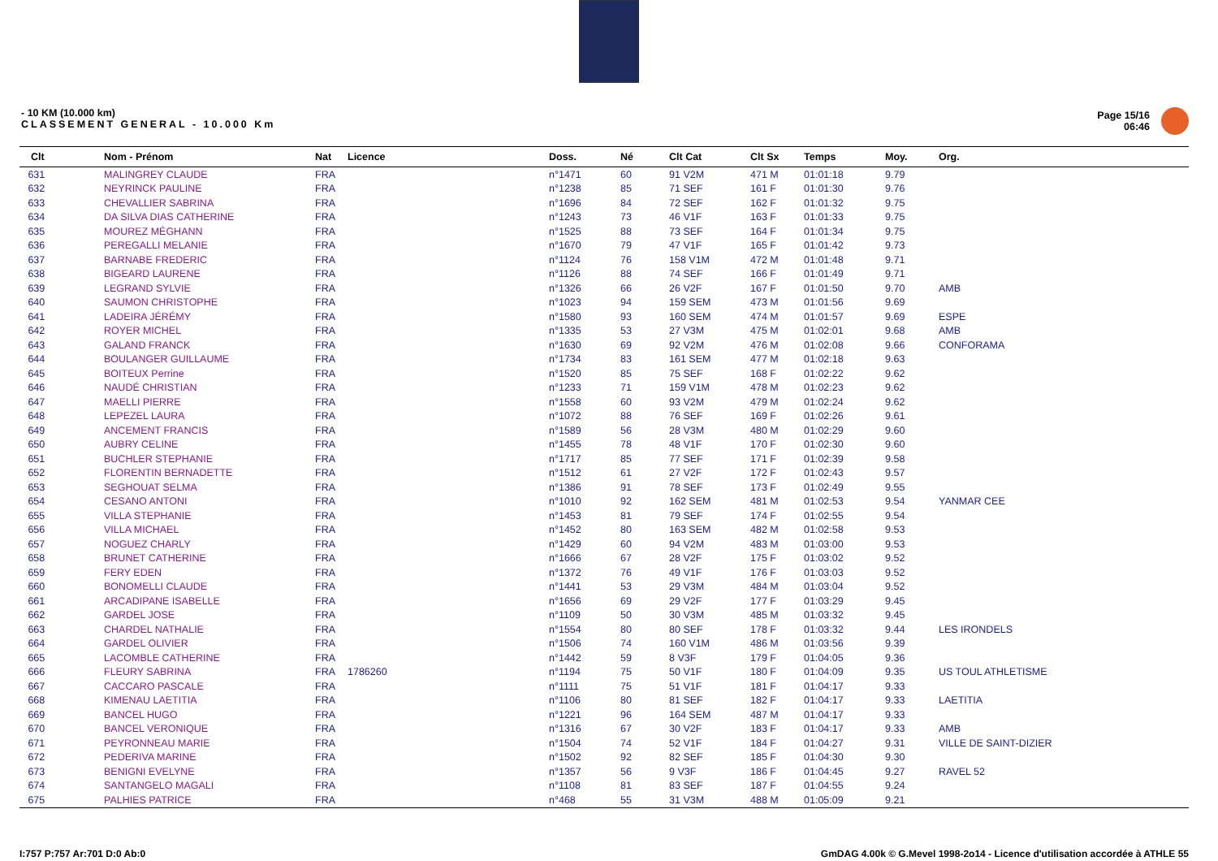- 10 KM (10.000 km)
CLASSEMENT GENERAL - 10.000 Km
Page 15/16
06:46
| Clt | Nom - Prénom | Nat | Licence | Doss. | Né | Clt Cat | Clt Sx | Temps | Moy. | Org. |
| --- | --- | --- | --- | --- | --- | --- | --- | --- | --- | --- |
| 631 | MALINGREY CLAUDE | FRA | | n°1471 | 60 | 91 V2M | 471 M | 01:01:18 | 9.79 | |
| 632 | NEYRINCK PAULINE | FRA | | n°1238 | 85 | 71 SEF | 161 F | 01:01:30 | 9.76 | |
| 633 | CHEVALLIER SABRINA | FRA | | n°1696 | 84 | 72 SEF | 162 F | 01:01:32 | 9.75 | |
| 634 | DA SILVA DIAS CATHERINE | FRA | | n°1243 | 73 | 46 V1F | 163 F | 01:01:33 | 9.75 | |
| 635 | MOUREZ MÉGHANN | FRA | | n°1525 | 88 | 73 SEF | 164 F | 01:01:34 | 9.75 | |
| 636 | PEREGALLI MELANIE | FRA | | n°1670 | 79 | 47 V1F | 165 F | 01:01:42 | 9.73 | |
| 637 | BARNABE FREDERIC | FRA | | n°1124 | 76 | 158 V1M | 472 M | 01:01:48 | 9.71 | |
| 638 | BIGEARD LAURENE | FRA | | n°1126 | 88 | 74 SEF | 166 F | 01:01:49 | 9.71 | |
| 639 | LEGRAND SYLVIE | FRA | | n°1326 | 66 | 26 V2F | 167 F | 01:01:50 | 9.70 | AMB |
| 640 | SAUMON CHRISTOPHE | FRA | | n°1023 | 94 | 159 SEM | 473 M | 01:01:56 | 9.69 | |
| 641 | LADEIRA JÉRÉMY | FRA | | n°1580 | 93 | 160 SEM | 474 M | 01:01:57 | 9.69 | ESPE |
| 642 | ROYER MICHEL | FRA | | n°1335 | 53 | 27 V3M | 475 M | 01:02:01 | 9.68 | AMB |
| 643 | GALAND FRANCK | FRA | | n°1630 | 69 | 92 V2M | 476 M | 01:02:08 | 9.66 | CONFORAMA |
| 644 | BOULANGER GUILLAUME | FRA | | n°1734 | 83 | 161 SEM | 477 M | 01:02:18 | 9.63 | |
| 645 | BOITEUX Perrine | FRA | | n°1520 | 85 | 75 SEF | 168 F | 01:02:22 | 9.62 | |
| 646 | NAUDÉ CHRISTIAN | FRA | | n°1233 | 71 | 159 V1M | 478 M | 01:02:23 | 9.62 | |
| 647 | MAELLI PIERRE | FRA | | n°1558 | 60 | 93 V2M | 479 M | 01:02:24 | 9.62 | |
| 648 | LEPEZEL LAURA | FRA | | n°1072 | 88 | 76 SEF | 169 F | 01:02:26 | 9.61 | |
| 649 | ANCEMENT FRANCIS | FRA | | n°1589 | 56 | 28 V3M | 480 M | 01:02:29 | 9.60 | |
| 650 | AUBRY CELINE | FRA | | n°1455 | 78 | 48 V1F | 170 F | 01:02:30 | 9.60 | |
| 651 | BUCHLER STEPHANIE | FRA | | n°1717 | 85 | 77 SEF | 171 F | 01:02:39 | 9.58 | |
| 652 | FLORENTIN BERNADETTE | FRA | | n°1512 | 61 | 27 V2F | 172 F | 01:02:43 | 9.57 | |
| 653 | SEGHOUAT SELMA | FRA | | n°1386 | 91 | 78 SEF | 173 F | 01:02:49 | 9.55 | |
| 654 | CESANO ANTONI | FRA | | n°1010 | 92 | 162 SEM | 481 M | 01:02:53 | 9.54 | YANMAR CEE |
| 655 | VILLA STEPHANIE | FRA | | n°1453 | 81 | 79 SEF | 174 F | 01:02:55 | 9.54 | |
| 656 | VILLA MICHAEL | FRA | | n°1452 | 80 | 163 SEM | 482 M | 01:02:58 | 9.53 | |
| 657 | NOGUEZ CHARLY | FRA | | n°1429 | 60 | 94 V2M | 483 M | 01:03:00 | 9.53 | |
| 658 | BRUNET CATHERINE | FRA | | n°1666 | 67 | 28 V2F | 175 F | 01:03:02 | 9.52 | |
| 659 | FERY EDEN | FRA | | n°1372 | 76 | 49 V1F | 176 F | 01:03:03 | 9.52 | |
| 660 | BONOMELLI CLAUDE | FRA | | n°1441 | 53 | 29 V3M | 484 M | 01:03:04 | 9.52 | |
| 661 | ARCADIPANE ISABELLE | FRA | | n°1656 | 69 | 29 V2F | 177 F | 01:03:29 | 9.45 | |
| 662 | GARDEL JOSE | FRA | | n°1109 | 50 | 30 V3M | 485 M | 01:03:32 | 9.45 | |
| 663 | CHARDEL NATHALIE | FRA | | n°1554 | 80 | 80 SEF | 178 F | 01:03:32 | 9.44 | LES IRONDELS |
| 664 | GARDEL OLIVIER | FRA | | n°1506 | 74 | 160 V1M | 486 M | 01:03:56 | 9.39 | |
| 665 | LACOMBLE CATHERINE | FRA | | n°1442 | 59 | 8 V3F | 179 F | 01:04:05 | 9.36 | |
| 666 | FLEURY SABRINA | FRA | 1786260 | n°1194 | 75 | 50 V1F | 180 F | 01:04:09 | 9.35 | US TOUL ATHLETISME |
| 667 | CACCARO PASCALE | FRA | | n°1111 | 75 | 51 V1F | 181 F | 01:04:17 | 9.33 | |
| 668 | KIMENAU LAETITIA | FRA | | n°1106 | 80 | 81 SEF | 182 F | 01:04:17 | 9.33 | LAETITIA |
| 669 | BANCEL HUGO | FRA | | n°1221 | 96 | 164 SEM | 487 M | 01:04:17 | 9.33 | |
| 670 | BANCEL VERONIQUE | FRA | | n°1316 | 67 | 30 V2F | 183 F | 01:04:17 | 9.33 | AMB |
| 671 | PEYRONNEAU MARIE | FRA | | n°1504 | 74 | 52 V1F | 184 F | 01:04:27 | 9.31 | VILLE DE SAINT-DIZIER |
| 672 | PEDERIVA MARINE | FRA | | n°1502 | 92 | 82 SEF | 185 F | 01:04:30 | 9.30 | |
| 673 | BENIGNI EVELYNE | FRA | | n°1357 | 56 | 9 V3F | 186 F | 01:04:45 | 9.27 | RAVEL 52 |
| 674 | SANTANGELO MAGALI | FRA | | n°1108 | 81 | 83 SEF | 187 F | 01:04:55 | 9.24 | |
| 675 | PALHIES PATRICE | FRA | | n°468 | 55 | 31 V3M | 488 M | 01:05:09 | 9.21 | |
I:757 P:757 Ar:701 D:0 Ab:0 GmDAG 4.00k © G.Mevel 1998-2o14 - Licence d'utilisation accordée à ATHLE 55